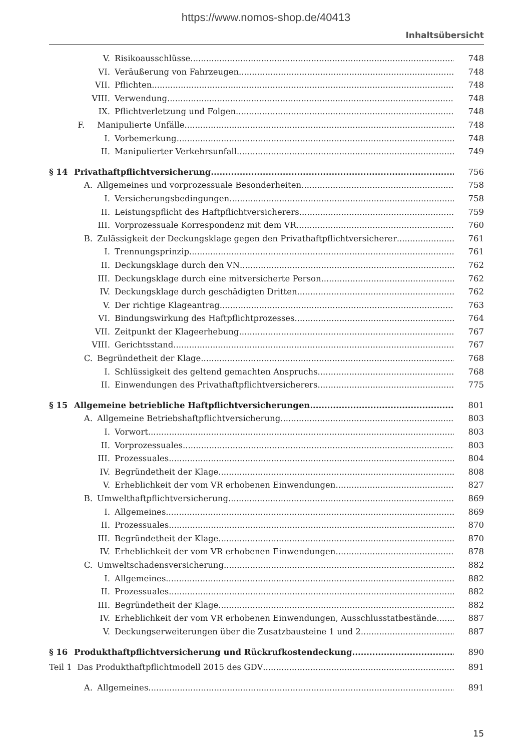https://www.nomos-shop.de/40413
Inhaltsübersicht
V. Risikoausschlüsse 748
VI. Veräußerung von Fahrzeugen 748
VII. Pflichten 748
VIII. Verwendung 748
IX. Pflichtverletzung und Folgen 748
F. Manipulierte Unfälle 748
I. Vorbemerkung 748
II. Manipulierter Verkehrsunfall 749
§ 14 Privathaftpflichtversicherung 756
A. Allgemeines und vorprozessuale Besonderheiten 758
I. Versicherungsbedingungen 758
II. Leistungspflicht des Haftpflichtversicherers 759
III. Vorprozessuale Korrespondenz mit dem VR 760
B. Zulässigkeit der Deckungsklage gegen den Privathaftpflichtversicherer 761
I. Trennungsprinzip 761
II. Deckungsklage durch den VN 762
III. Deckungsklage durch eine mitversicherte Person 762
IV. Deckungsklage durch geschädigten Dritten 762
V. Der richtige Klageantrag 763
VI. Bindungswirkung des Haftpflichtprozesses 764
VII. Zeitpunkt der Klageerhebung 767
VIII. Gerichtsstand 767
C. Begründetheit der Klage 768
I. Schlüssigkeit des geltend gemachten Anspruchs 768
II. Einwendungen des Privathaftpflichtversicherers 775
§ 15 Allgemeine betriebliche Haftpflichtversicherungen 801
A. Allgemeine Betriebshaftpflichtversicherung 803
I. Vorwort 803
II. Vorprozessuales 803
III. Prozessuales 804
IV. Begründetheit der Klage 808
V. Erheblichkeit der vom VR erhobenen Einwendungen 827
B. Umwelthaftpflichtversicherung 869
I. Allgemeines 869
II. Prozessuales 870
III. Begründetheit der Klage 870
IV. Erheblichkeit der vom VR erhobenen Einwendungen 878
C. Umweltschadensversicherung 882
I. Allgemeines 882
II. Prozessuales 882
III. Begründetheit der Klage 882
IV. Erheblichkeit der vom VR erhobenen Einwendungen, Ausschlusstatbestände 887
V. Deckungserweiterungen über die Zusatzbausteine 1 und 2 887
§ 16 Produkthaftpflichtversicherung und Rückrufkostendeckung 890
Teil 1 Das Produkthaftpflichtmodell 2015 des GDV 891
A. Allgemeines 891
15